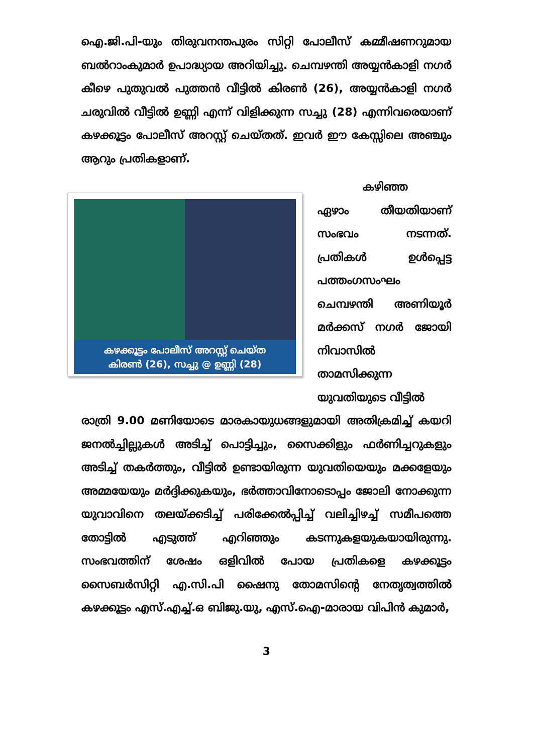ഐ.ജി.പി-യും തിരുവനന്തപുരം സിറ്റി പോലീസ് കമ്മീഷണറുമായ ബൽറാംകുമാർ ഉപാദ്ധ്യായ അറിയിച്ചു. ചെമ്പഴന്തി അയ്യൻകാളി നഗർ കീഴെ പുതുവൽ പുത്തൻ വീട്ടിൽ കിരൺ (26), അയ്യൻകാളി നഗർ ചരുവിൽ വീട്ടിൽ ഉണ്ണി എന്ന് വിളിക്കുന്ന സച്ചു (28) എന്നിവരെയാണ് കഴക്കൂട്ടം പോലീസ് അറസ്റ്റ് ചെയ്തത്. ഇവർ ഈ കേസ്സിലെ അഞ്ചും ആറും പ്രതികളാണ്.
കഴക്കൂട്ടം പോലീസ് അറസ്റ്റ് ചെയ്ത
കിരൺ (26), സച്ചു @ ഉണ്ണി (28)
കഴിഞ്ഞ
ഏഴാം തീയതിയാണ് സംഭവം നടന്നത്. പ്രതികൾ ഉൾപ്പെട്ട പത്തംഗസംഘം ചെമ്പഴന്തി അണിയൂർ മർക്കസ് നഗർ ജോയി നിവാസിൽ താമസിക്കുന്ന യുവതിയുടെ വീട്ടിൽ
രാത്രി 9.00 മണിയോടെ മാരകായുധങ്ങളുമായി അതിക്രമിച്ച് കയറി ജനൽച്ചില്ലുകൾ അടിച്ച് പൊട്ടിച്ചും, സൈക്കിളും ഫർണിച്ചറുകളും അടിച്ച് തകർത്തും, വീട്ടിൽ ഉണ്ടായിരുന്ന യുവതിയെയും മക്കളേയും അമ്മയേയും മർദ്ദിക്കുകയും, ഭർത്താവിനോടൊപ്പം ജോലി നോക്കുന്ന യുവാവിനെ തലയ്ക്കടിച്ച് പരിക്കേൽപ്പിച്ച് വലിച്ചിഴച്ച് സമീപത്തെ തോട്ടിൽ എടുത്ത് എറിഞ്ഞും കടന്നുകളയുകയായിരുന്നു. സംഭവത്തിന് ശേഷം ഒളിവിൽ പോയ പ്രതികളെ കഴക്കൂട്ടം സൈബർസിറ്റി എ.സി.പി ഷൈനു തോമസിന്റെ നേതൃത്വത്തിൽ കഴക്കൂട്ടം എസ്.എച്ച്.ഒ ബിജു.യു, എസ്.ഐ-മാരായ വിപിൻ കുമാർ,
3